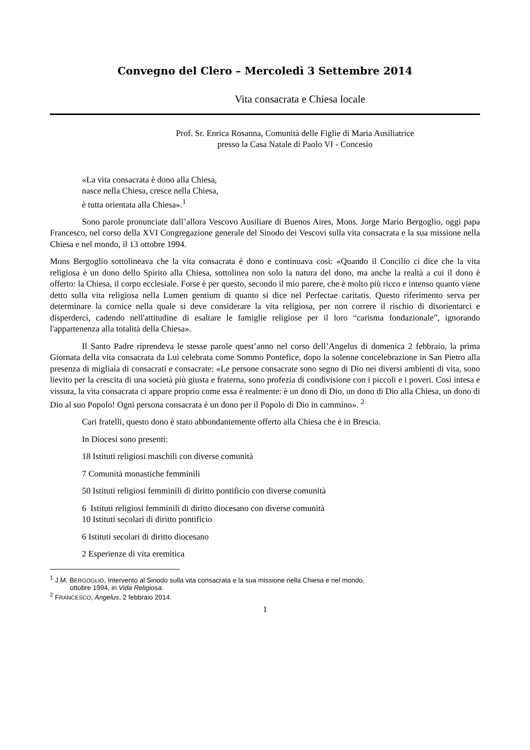Convegno del Clero – Mercoledì 3 Settembre 2014
Vita consacrata e Chiesa locale
Prof. Sr. Enrica Rosanna, Comunità delle Figlie di Maria Ausiliatrice
presso la Casa Natale di Paolo VI - Concesio
«La vita consacrata è dono alla Chiesa,
nasce nella Chiesa, cresce nella Chiesa,
è tutta orientata alla Chiesa».<sup>1</sup>
Sono parole pronunciate dall’allora Vescovo Ausiliare di Buenos Aires, Mons. Jorge Mario Bergoglio, oggi papa Francesco, nel corso della XVI Congregazione generale del Sinodo dei Vescovi sulla vita consacrata e la sua missione nella Chiesa e nel mondo, il 13 ottobre 1994.
Mons Bergoglio sottolineava che la vita consacrata è dono e continuava così: «Quando il Concilio ci dice che la vita religiosa è un dono dello Spirito alla Chiesa, sottolinea non solo la natura del dono, ma anche la realtà a cui il dono è offerto: la Chiesa, il corpo ecclesiale. Forse è per questo, secondo il mio parere, che è molto più ricco e intenso quanto viene detto sulla vita religiosa nella Lumen gentium di quanto si dice nel Perfectae caritatis. Questo riferimento serva per determinare la cornice nella quale si deve considerare la vita religiosa, per non correre il rischio di disorientarci e disperderci, cadendo nell'attitudine di esaltare le famiglie religiose per il loro “carisma fondazionale”, ignorando l'appartenenza alla totalità della Chiesa».
Il Santo Padre riprendeva le stesse parole quest’anno nel corso dell’Angelus di domenica 2 febbraio, la prima Giornata della vita consacrata da Lui celebrata come Sommo Pontefice, dopo la solenne concelebrazione in San Pietro alla presenza di migliaia di consacrati e consacrate: «Le persone consacrate sono segno di Dio nei diversi ambienti di vita, sono lievito per la crescita di una società più giusta e fraterna, sono profezia di condivisione con i piccoli e i poveri. Così intesa e vissuta, la vita consacrata ci appare proprio come essa è realmente: è un dono di Dio, un dono di Dio alla Chiesa, un dono di Dio al suo Popolo! Ogni persona consacrata è un dono per il Popolo di Dio in cammino». <sup>2</sup>
Cari fratelli, questo dono è stato abbondantemente offerto alla Chiesa che è in Brescia.
In Diocesi sono presenti:
18 Istituti religiosi maschili con diverse comunità
7 Comunità monastiche femminili
50 Istituti religiosi femminili di diritto pontificio con diverse comunità
6 Istituti religiosi femminili di diritto diocesano con diverse comunità
10 Istituti secolari di diritto pontificio
6 Istituti secolari di diritto diocesano
2 Esperienze di vita eremitica
<sup>1</sup> J.M. BERGOGLIO, Intervento al Sinodo sulla vita consacrata e la sua missione nella Chiesa e nel mondo,
ottobre 1994, in Vida Religiosa.
<sup>2</sup> FRANCESCO, Angelus, 2 febbraio 2014.
1